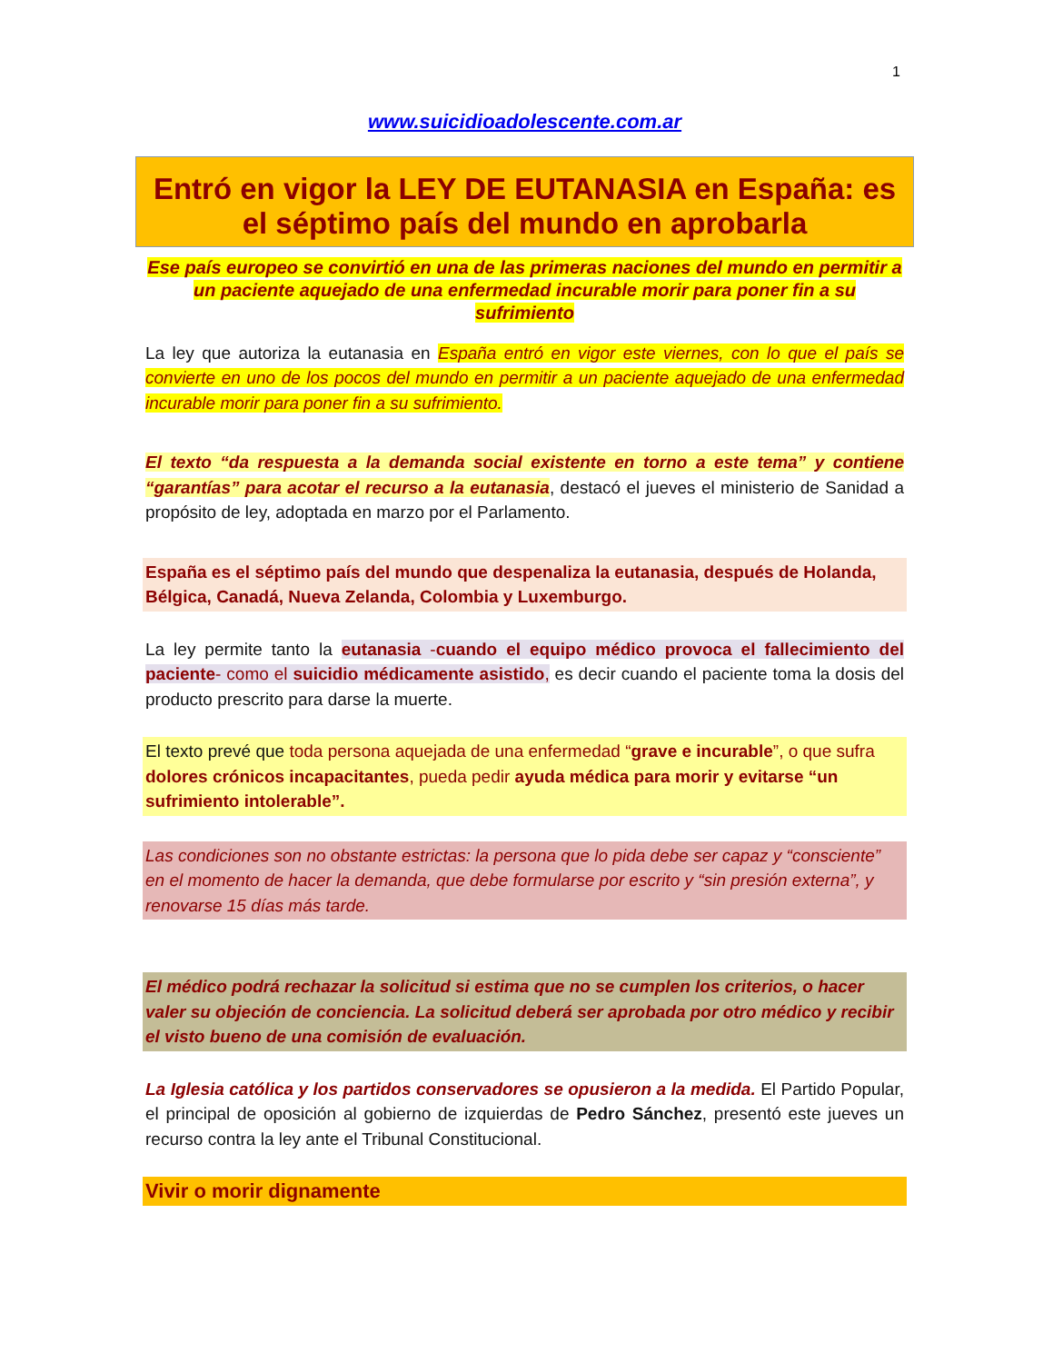1
www.suicidioadolescente.com.ar
Entró en vigor la LEY DE EUTANASIA en España: es el séptimo país del mundo en aprobarla
Ese país europeo se convirtió en una de las primeras naciones del mundo en permitir a un paciente aquejado de una enfermedad incurable morir para poner fin a su sufrimiento
La ley que autoriza la eutanasia en España entró en vigor este viernes, con lo que el país se convierte en uno de los pocos del mundo en permitir a un paciente aquejado de una enfermedad incurable morir para poner fin a su sufrimiento.
El texto “da respuesta a la demanda social existente en torno a este tema” y contiene “garantías” para acotar el recurso a la eutanasia, destacó el jueves el ministerio de Sanidad a propósito de ley, adoptada en marzo por el Parlamento.
España es el séptimo país del mundo que despenaliza la eutanasia, después de Holanda, Bélgica, Canadá, Nueva Zelanda, Colombia y Luxemburgo.
La ley permite tanto la eutanasia -cuando el equipo médico provoca el fallecimiento del paciente- como el suicidio médicamente asistido, es decir cuando el paciente toma la dosis del producto prescrito para darse la muerte.
El texto prevé que toda persona aquejada de una enfermedad “grave e incurable”, o que sufra dolores crónicos incapacitantes, pueda pedir ayuda médica para morir y evitarse “un sufrimiento intolerable”.
Las condiciones son no obstante estrictas: la persona que lo pida debe ser capaz y “consciente” en el momento de hacer la demanda, que debe formularse por escrito y “sin presión externa”, y renovarse 15 días más tarde.
El médico podrá rechazar la solicitud si estima que no se cumplen los criterios, o hacer valer su objeción de conciencia. La solicitud deberá ser aprobada por otro médico y recibir el visto bueno de una comisión de evaluación.
La Iglesia católica y los partidos conservadores se opusieron a la medida. El Partido Popular, el principal de oposición al gobierno de izquierdas de Pedro Sánchez, presentó este jueves un recurso contra la ley ante el Tribunal Constitucional.
Vivir o morir dignamente